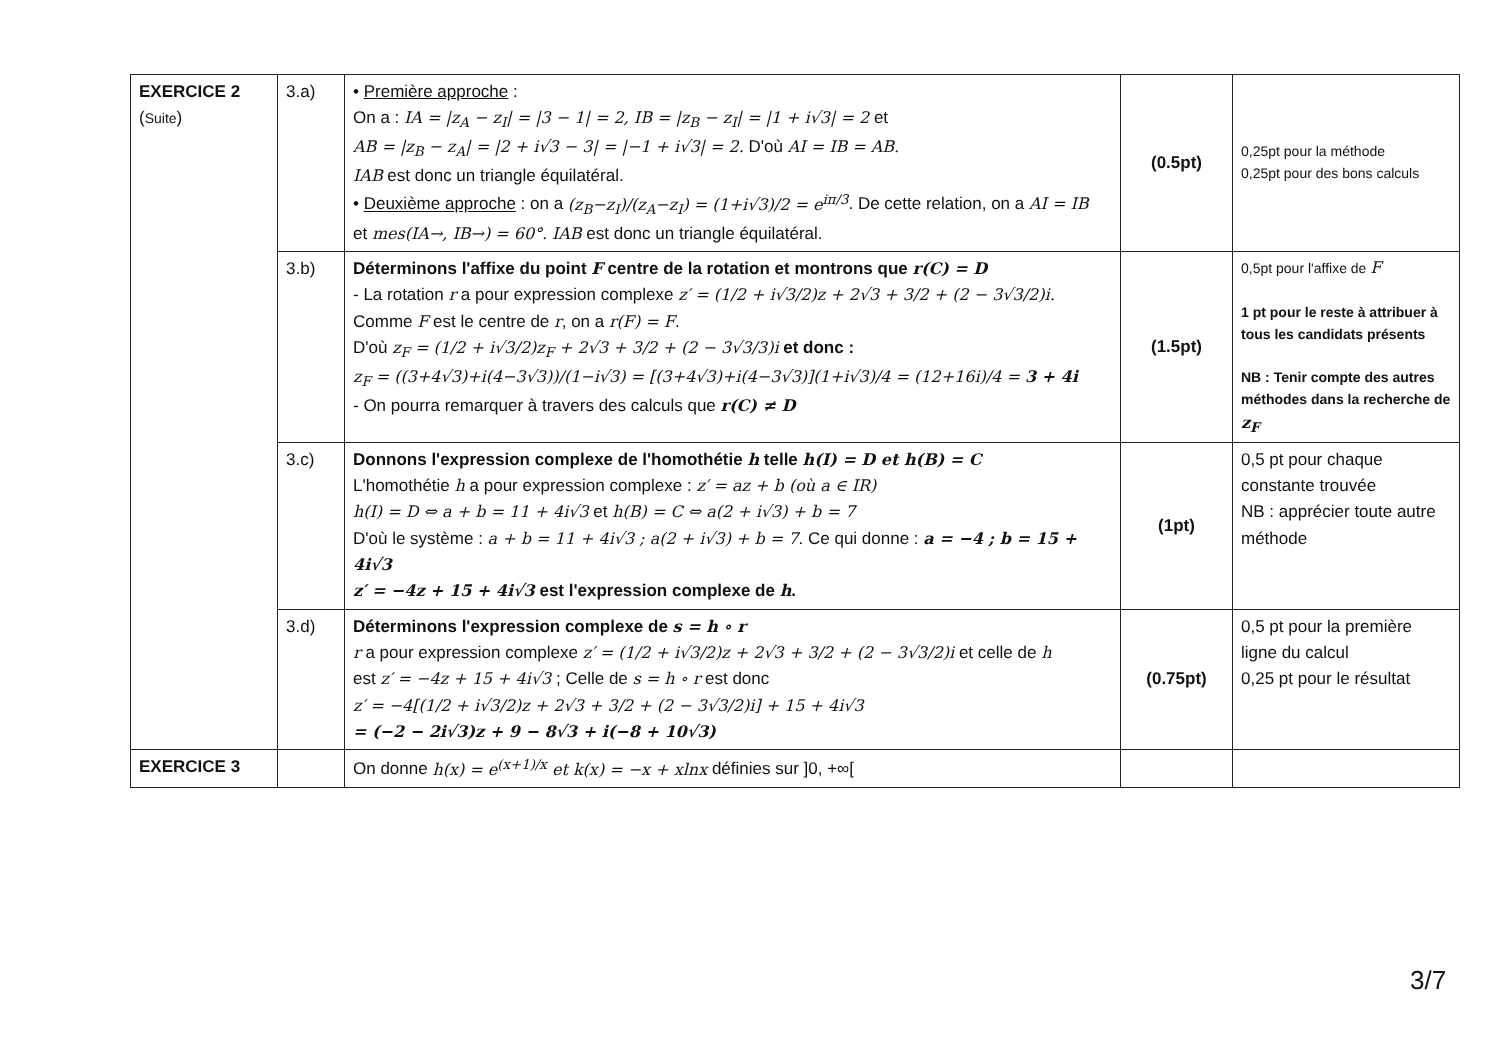| EXERCICE 2 ( Suite ) | 3.a) | • Première approche : On a : IA = /z<sub>A</sub> − z<sub>I</sub>/ = /3 − 1/ = 2, IB = /z<sub>B</sub> − z<sub>I</sub>/ = /1 + i√3/ = 2 et AB = /z<sub>B</sub> − z<sub>A</sub>/ = /2 + i√3 − 3/ = /−1 + i√3/ = 2. D'où AI = IB = AB. IAB est donc un triangle équilatéral. • Deuxième approche : on a (z<sub>B</sub>−z<sub>I</sub>)/(z<sub>A</sub>−z<sub>I</sub>) = (1+i√3)/2 = e<sup>iπ/3</sup> . De cette relation, on a AI = IB et mes(IA→, IB→) = 60°. IAB est donc un triangle équilatéral. | (0.5pt) | 0,25pt pour la méthode 0,25pt pour des bons calculs |
| | 3.b) | Déterminons l'affixe du point F centre de la rotation et montrons que r(C) = D - La rotation r a pour expression complexe z′ = (1/2 + i√3/2)z + 2√3 + 3/2 + (2 − 3√3/2)i. Comme F est le centre de r , on a r(F) = F . D'où z<sub>F</sub> = (1/2 + i√3/2)z<sub>F</sub> + 2√3 + 3/2 + (2 − 3√3/3)i et donc : z<sub>F</sub> = ((3+4√3)+i(4−3√3))/(1−i√3) = [(3+4√3)+i(4−3√3)](1+i√3)/4 = (12+16i)/4 = 3 + 4i - On pourra remarquer à travers des calculs que r(C) ≠ D | (1.5pt) | 0,5pt pour l'affixe de F 1 pt pour le reste à attribuer à tous les candidats présents NB : Tenir compte des autres méthodes dans la recherche de z<sub>F</sub> |
| | 3.c) | Donnons l'expression complexe de l'homothétie h telle h(I) = D et h(B) = C L'homothétie h a pour expression complexe : z′ = az + b (où a ∈ IR) h(I) = D ⇔ a + b = 11 + 4i√3 et h(B) = C ⇔ a(2 + i√3) + b = 7 D'où le système : a + b = 11 + 4i√3 ; a(2 + i√3) + b = 7 . Ce qui donne : a = −4 ; b = 15 + 4i√3 z′ = −4z + 15 + 4i√3 est l'expression complexe de h . | (1pt) | 0,5 pt pour chaque constante trouvée NB : apprécier toute autre méthode |
| | 3.d) | Déterminons l'expression complexe de s = h ∘ r r a pour expression complexe z′ = (1/2 + i√3/2)z + 2√3 + 3/2 + (2 − 3√3/2)i et celle de h est z′ = −4z + 15 + 4i√3 ; Celle de s = h ∘ r est donc z′ = −4[(1/2 + i√3/2)z + 2√3 + 3/2 + (2 − 3√3/2)i] + 15 + 4i√3 = (−2 − 2i√3)z + 9 − 8√3 + i(−8 + 10√3) | (0.75pt) | 0,5 pt pour la première ligne du calcul 0,25 pt pour le résultat |
| EXERCICE 3 | | On donne h(x) = e<sup>(x+1)/x</sup> et k(x) = −x + xlnx définies sur ]0, +∞[ | | |
3/7